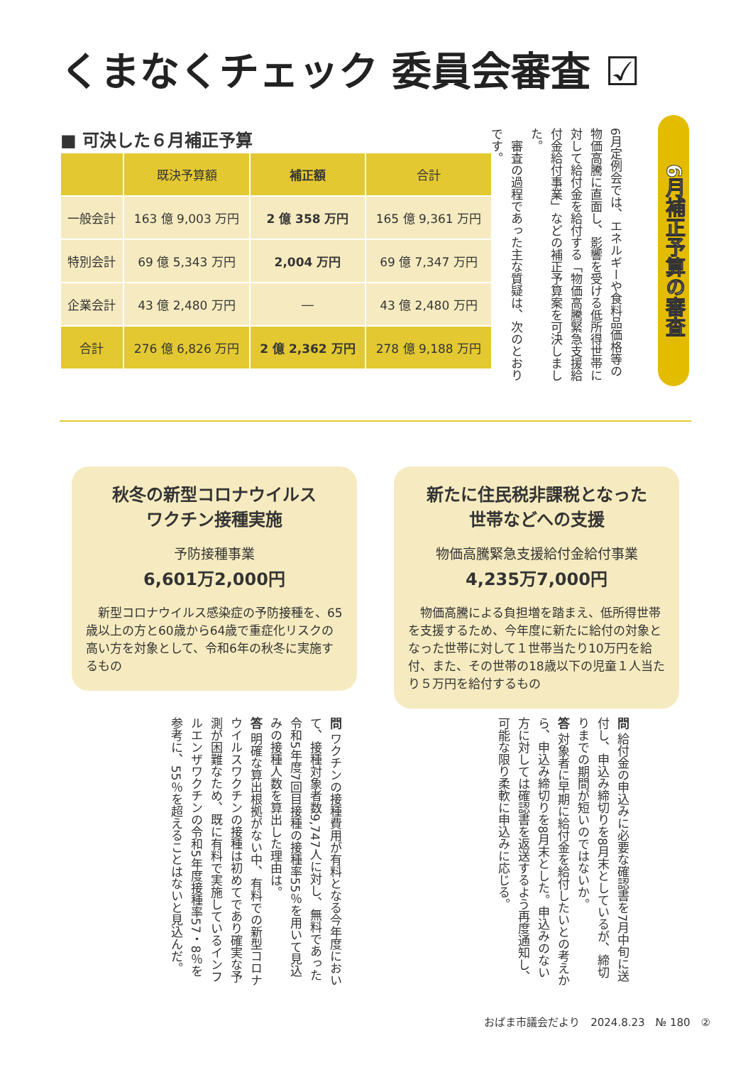くまなくチェック 委員会審査 ☑
6月補正予算の審査
6月定例会では、エネルギーや食料品価格等の物価高騰に直面し、影響を受ける低所得世帯に対して給付金を給付する「物価高騰緊急支援給付金給付事業」などの補正予算案を可決しました。
　審査の過程であった主な質疑は、次のとおりです。
■ 可決した６月補正予算
| | 既決予算額 | 補正額 | 合計 |
| --- | --- | --- | --- |
| 一般会計 | 163 億 9,003 万円 | 2 億 358 万円 | 165 億 9,361 万円 |
| 特別会計 | 69 億 5,343 万円 | 2,004 万円 | 69 億 7,347 万円 |
| 企業会計 | 43 億 2,480 万円 | ― | 43 億 2,480 万円 |
| 合計 | 276 億 6,826 万円 | 2 億 2,362 万円 | 278 億 9,188 万円 |
秋冬の新型コロナウイルス
ワクチン接種実施
予防接種事業
6,601万2,000円
　新型コロナウイルス感染症の予防接種を、65歳以上の方と60歳から64歳で重症化リスクの高い方を対象として、令和6年の秋冬に実施するもの
新たに住民税非課税となった
世帯などへの支援
物価高騰緊急支援給付金給付事業
4,235万7,000円
　物価高騰による負担増を踏まえ、低所得世帯を支援するため、今年度に新たに給付の対象となった世帯に対して１世帯当たり10万円を給付、また、その世帯の18歳以下の児童１人当たり５万円を給付するもの
問 給付金の申込みに必要な確認書を7月中旬に送付し、申込み締切りを8月末としているが、締切りまでの期間が短いのではないか。
答 対象者に早期に給付金を給付したいとの考えから、申込み締切りを8月末とした。申込みのない方に対しては確認書を返送するよう再度通知し、可能な限り柔軟に申込みに応じる。
問 ワクチンの接種費用が有料となる今年度において、接種対象者数9,747人に対し、無料であった令和5年度7回目接種の接種率55％を用いて見込みの接種人数を算出した理由は。
答 明確な算出根拠がない中、有料での新型コロナウイルスワクチンの接種は初めてであり確実な予測が困難なため、既に有料で実施しているインフルエンザワクチンの令和5年度接種率57・8％を参考に、55％を超えることはないと見込んだ。
おばま市議会だより　2024.8.23　№ 180　②